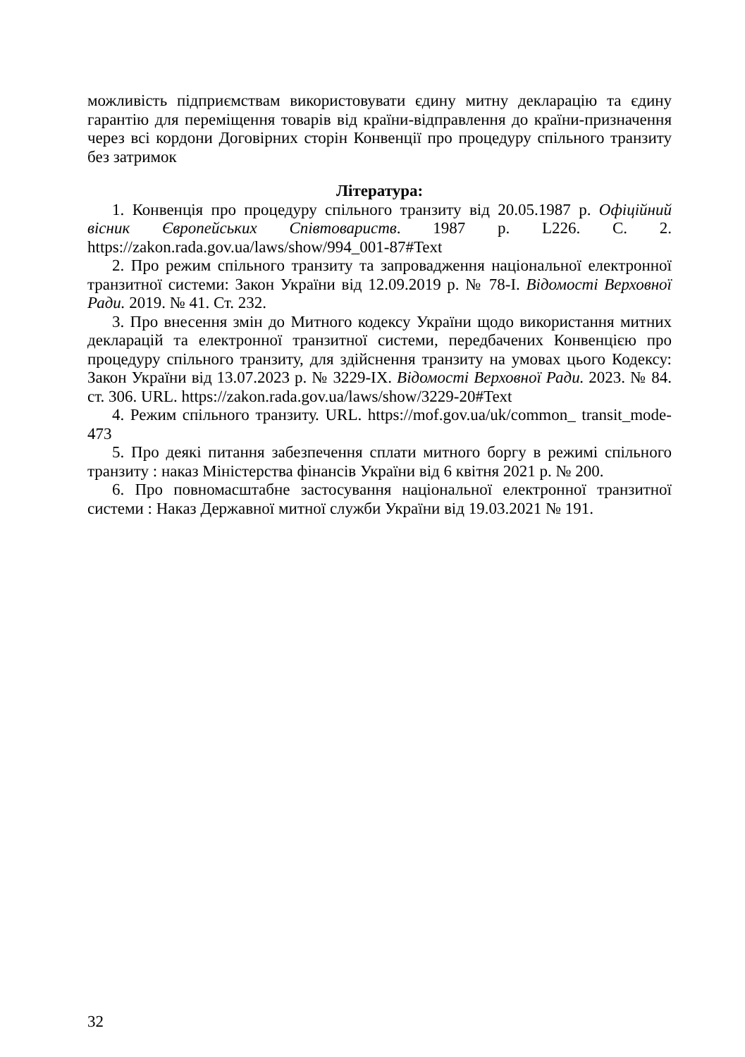можливість підприємствам використовувати єдину митну декларацію та єдину гарантію для переміщення товарів від країни-відправлення до країни-призначення через всі кордони Договірних сторін Конвенції про процедуру спільного транзиту без затримок
Література:
1. Конвенція про процедуру спільного транзиту від 20.05.1987 р. Офіційний вісник Європейських Співтовариств. 1987 р. L226. С. 2. https://zakon.rada.gov.ua/laws/show/994_001-87#Text
2. Про режим спільного транзиту та запровадження національної електронної транзитної системи: Закон України від 12.09.2019 р. № 78-I. Відомості Верховної Ради. 2019. № 41. Ст. 232.
3. Про внесення змін до Митного кодексу України щодо використання митних декларацій та електронної транзитної системи, передбачених Конвенцією про процедуру спільного транзиту, для здійснення транзиту на умовах цього Кодексу: Закон України від 13.07.2023 р. № 3229-IX. Відомості Верховної Ради. 2023. № 84. ст. 306. URL. https://zakon.rada.gov.ua/laws/show/3229-20#Text
4. Режим спільного транзиту. URL. https://mof.gov.ua/uk/common_ transit_mode-473
5. Про деякі питання забезпечення сплати митного боргу в режимі спільного транзиту : наказ Міністерства фінансів України від 6 квітня 2021 р. № 200.
6. Про повномасштабне застосування національної електронної транзитної системи : Наказ Державної митної служби України від 19.03.2021 № 191.
32